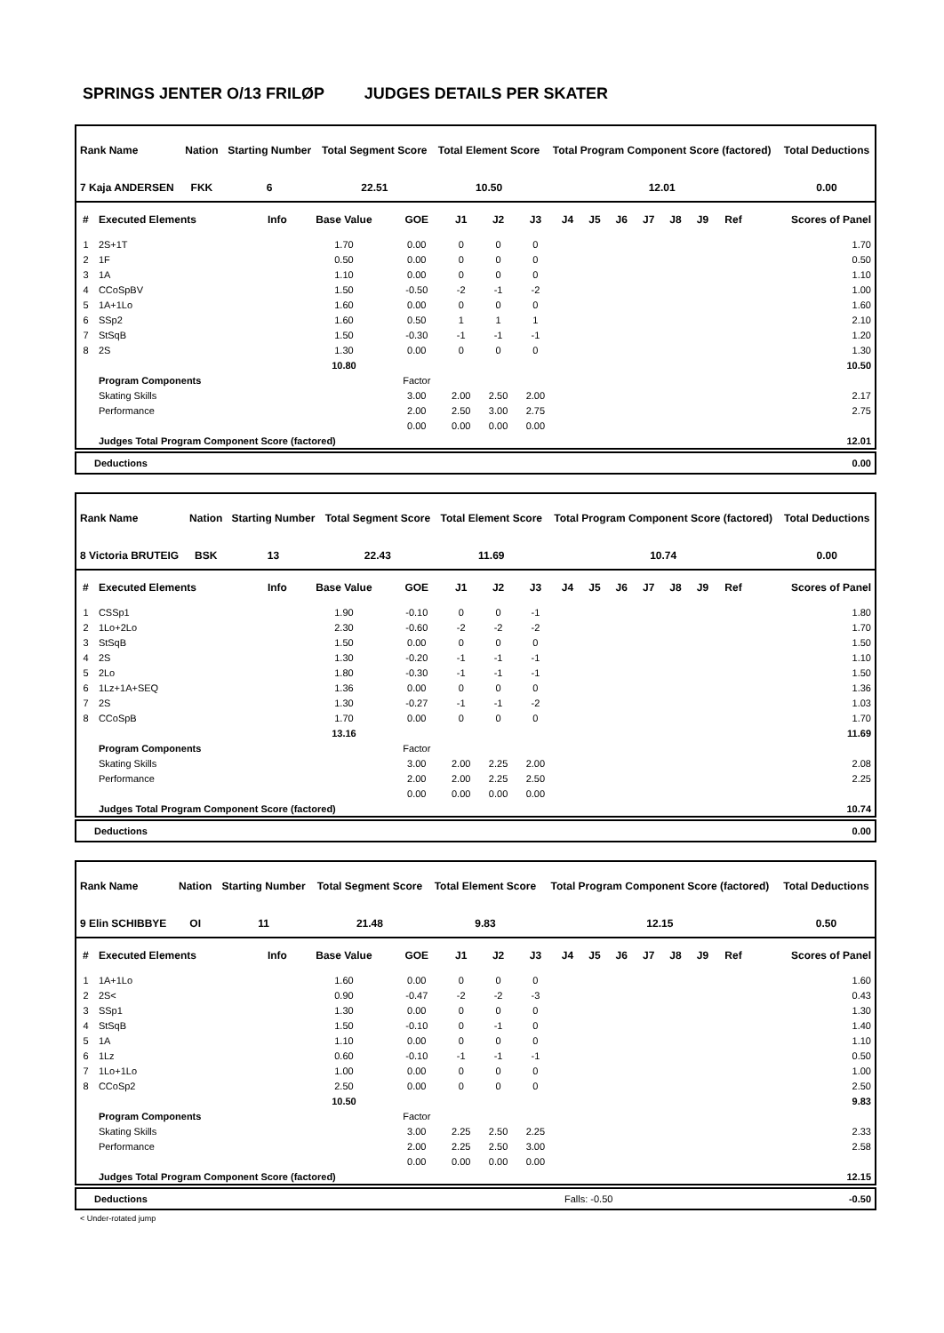SPRINGS JENTER O/13 FRILØP JUDGES DETAILS PER SKATER
| Rank Name | Nation | Starting Number | Total Segment Score | Total Element Score | Total Program Component Score (factored) | Total Deductions |
| --- | --- | --- | --- | --- | --- | --- |
| 7 Kaja ANDERSEN | FKK | 6 | 22.51 | 10.50 | 12.01 | 0.00 |
| # | Executed Elements | Info | Base Value | GOE | J1 | J2 | J3 | J4 | J5 | J6 | J7 | J8 | J9 | Ref | Scores of Panel |
| --- | --- | --- | --- | --- | --- | --- | --- | --- | --- | --- | --- | --- | --- | --- | --- |
| 1 | 2S+1T | | 1.70 | 0.00 | 0 | 0 | 0 | | | | | | | | 1.70 |
| 2 | 1F | | 0.50 | 0.00 | 0 | 0 | 0 | | | | | | | | 0.50 |
| 3 | 1A | | 1.10 | 0.00 | 0 | 0 | 0 | | | | | | | | 1.10 |
| 4 | CCoSpBV | | 1.50 | -0.50 | -2 | -1 | -2 | | | | | | | | 1.00 |
| 5 | 1A+1Lo | | 1.60 | 0.00 | 0 | 0 | 0 | | | | | | | | 1.60 |
| 6 | SSp2 | | 1.60 | 0.50 | 1 | 1 | 1 | | | | | | | | 2.10 |
| 7 | StSqB | | 1.50 | -0.30 | -1 | -1 | -1 | | | | | | | | 1.20 |
| 8 | 2S | | 1.30 | 0.00 | 0 | 0 | 0 | | | | | | | | 1.30 |
| | | | 10.80 | | | | | | | | | | | | 10.50 |
| | Program Components | | | Factor | | | | | | | | | | | |
| | Skating Skills | | | 3.00 | 2.00 | 2.50 | 2.00 | | | | | | | | 2.17 |
| | Performance | | | 2.00 | 2.50 | 3.00 | 2.75 | | | | | | | | 2.75 |
| | | | | 0.00 | 0.00 | 0.00 | 0.00 | | | | | | | | |
| | Judges Total Program Component Score (factored) | | | | | | | | | | | | | | 12.01 |
| Deductions | 0.00 |
| Rank Name | Nation | Starting Number | Total Segment Score | Total Element Score | Total Program Component Score (factored) | Total Deductions |
| --- | --- | --- | --- | --- | --- | --- |
| 8 Victoria BRUTEIG | BSK | 13 | 22.43 | 11.69 | 10.74 | 0.00 |
| # | Executed Elements | Info | Base Value | GOE | J1 | J2 | J3 | J4 | J5 | J6 | J7 | J8 | J9 | Ref | Scores of Panel |
| --- | --- | --- | --- | --- | --- | --- | --- | --- | --- | --- | --- | --- | --- | --- | --- |
| 1 | CSSp1 | | 1.90 | -0.10 | 0 | 0 | -1 | | | | | | | | 1.80 |
| 2 | 1Lo+2Lo | | 2.30 | -0.60 | -2 | -2 | -2 | | | | | | | | 1.70 |
| 3 | StSqB | | 1.50 | 0.00 | 0 | 0 | 0 | | | | | | | | 1.50 |
| 4 | 2S | | 1.30 | -0.20 | -1 | -1 | -1 | | | | | | | | 1.10 |
| 5 | 2Lo | | 1.80 | -0.30 | -1 | -1 | -1 | | | | | | | | 1.50 |
| 6 | 1Lz+1A+SEQ | | 1.36 | 0.00 | 0 | 0 | 0 | | | | | | | | 1.36 |
| 7 | 2S | | 1.30 | -0.27 | -1 | -1 | -2 | | | | | | | | 1.03 |
| 8 | CCoSpB | | 1.70 | 0.00 | 0 | 0 | 0 | | | | | | | | 1.70 |
| | | | 13.16 | | | | | | | | | | | | 11.69 |
| | Program Components | | | Factor | | | | | | | | | | | |
| | Skating Skills | | | 3.00 | 2.00 | 2.25 | 2.00 | | | | | | | | 2.08 |
| | Performance | | | 2.00 | 2.00 | 2.25 | 2.50 | | | | | | | | 2.25 |
| | | | | 0.00 | 0.00 | 0.00 | 0.00 | | | | | | | | |
| | Judges Total Program Component Score (factored) | | | | | | | | | | | | | | 10.74 |
| Deductions | 0.00 |
| Rank Name | Nation | Starting Number | Total Segment Score | Total Element Score | Total Program Component Score (factored) | Total Deductions |
| --- | --- | --- | --- | --- | --- | --- |
| 9 Elin SCHIBBYE | OI | 11 | 21.48 | 9.83 | 12.15 | 0.50 |
| # | Executed Elements | Info | Base Value | GOE | J1 | J2 | J3 | J4 | J5 | J6 | J7 | J8 | J9 | Ref | Scores of Panel |
| --- | --- | --- | --- | --- | --- | --- | --- | --- | --- | --- | --- | --- | --- | --- | --- |
| 1 | 1A+1Lo | | 1.60 | 0.00 | 0 | 0 | 0 | | | | | | | | 1.60 |
| 2 | 2S< | | 0.90 | -0.47 | -2 | -2 | -3 | | | | | | | | 0.43 |
| 3 | SSp1 | | 1.30 | 0.00 | 0 | 0 | 0 | | | | | | | | 1.30 |
| 4 | StSqB | | 1.50 | -0.10 | 0 | -1 | 0 | | | | | | | | 1.40 |
| 5 | 1A | | 1.10 | 0.00 | 0 | 0 | 0 | | | | | | | | 1.10 |
| 6 | 1Lz | | 0.60 | -0.10 | -1 | -1 | -1 | | | | | | | | 0.50 |
| 7 | 1Lo+1Lo | | 1.00 | 0.00 | 0 | 0 | 0 | | | | | | | | 1.00 |
| 8 | CCoSp2 | | 2.50 | 0.00 | 0 | 0 | 0 | | | | | | | | 2.50 |
| | | | 10.50 | | | | | | | | | | | | 9.83 |
| | Program Components | | | Factor | | | | | | | | | | | |
| | Skating Skills | | | 3.00 | 2.25 | 2.50 | 2.25 | | | | | | | | 2.33 |
| | Performance | | | 2.00 | 2.25 | 2.50 | 3.00 | | | | | | | | 2.58 |
| | | | | 0.00 | 0.00 | 0.00 | 0.00 | | | | | | | | |
| | Judges Total Program Component Score (factored) | | | | | | | | | | | | | | 12.15 |
| Deductions | Falls: -0.50 | -0.50 |
< Under-rotated jump